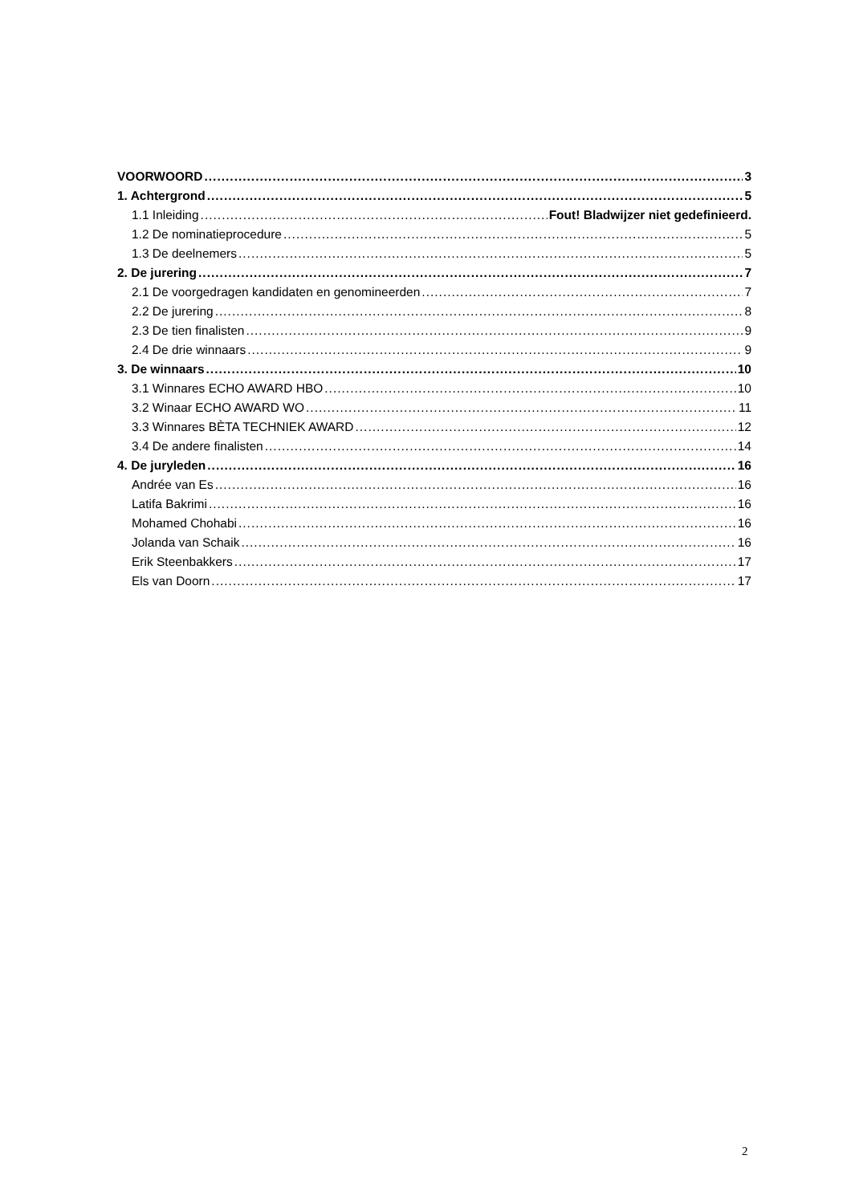VOORWOORD 3
1. Achtergrond 5
1.1 Inleiding Fout! Bladwijzer niet gedefinieerd.
1.2 De nominatieprocedure 5
1.3 De deelnemers 5
2. De jurering 7
2.1 De voorgedragen kandidaten en genomineerden 7
2.2 De jurering 8
2.3 De tien finalisten 9
2.4 De drie winnaars 9
3. De winnaars 10
3.1 Winnares ECHO AWARD HBO 10
3.2 Winaar ECHO AWARD WO 11
3.3 Winnares BÈTA TECHNIEK AWARD 12
3.4 De andere finalisten 14
4. De juryleden 16
Andrée van Es 16
Latifa Bakrimi 16
Mohamed Chohabi 16
Jolanda van Schaik 16
Erik Steenbakkers 17
Els van Doorn 17
2